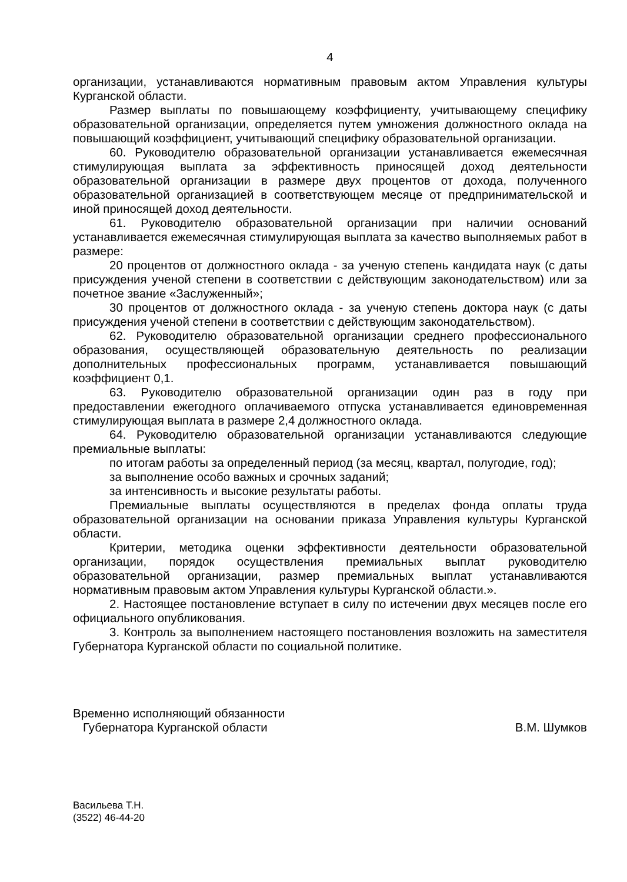4
организации, устанавливаются нормативным правовым актом Управления культуры Курганской области.
Размер выплаты по повышающему коэффициенту, учитывающему специфику образовательной организации, определяется путем умножения должностного оклада на повышающий коэффициент, учитывающий специфику образовательной организации.
60. Руководителю образовательной организации устанавливается ежемесячная стимулирующая выплата за эффективность приносящей доход деятельности образовательной организации в размере двух процентов от дохода, полученного образовательной организацией в соответствующем месяце от предпринимательской и иной приносящей доход деятельности.
61. Руководителю образовательной организации при наличии оснований устанавливается ежемесячная стимулирующая выплата за качество выполняемых работ в размере:
20 процентов от должностного оклада - за ученую степень кандидата наук (с даты присуждения ученой степени в соответствии с действующим законодательством) или за почетное звание «Заслуженный»;
30 процентов от должностного оклада - за ученую степень доктора наук (с даты присуждения ученой степени в соответствии с действующим законодательством).
62. Руководителю образовательной организации среднего профессионального образования, осуществляющей образовательную деятельность по реализации дополнительных профессиональных программ, устанавливается повышающий коэффициент 0,1.
63. Руководителю образовательной организации один раз в году при предоставлении ежегодного оплачиваемого отпуска устанавливается единовременная стимулирующая выплата в размере 2,4 должностного оклада.
64. Руководителю образовательной организации устанавливаются следующие премиальные выплаты:
по итогам работы за определенный период (за месяц, квартал, полугодие, год);
за выполнение особо важных и срочных заданий;
за интенсивность и высокие результаты работы.
Премиальные выплаты осуществляются в пределах фонда оплаты труда образовательной организации на основании приказа Управления культуры Курганской области.
Критерии, методика оценки эффективности деятельности образовательной организации, порядок осуществления премиальных выплат руководителю образовательной организации, размер премиальных выплат устанавливаются нормативным правовым актом Управления культуры Курганской области.».
2. Настоящее постановление вступает в силу по истечении двух месяцев после его официального опубликования.
3. Контроль за выполнением настоящего постановления возложить на заместителя Губернатора Курганской области по социальной политике.
Временно исполняющий обязанности
Губернатора Курганской области
В.М. Шумков
Васильева Т.Н.
(3522) 46-44-20